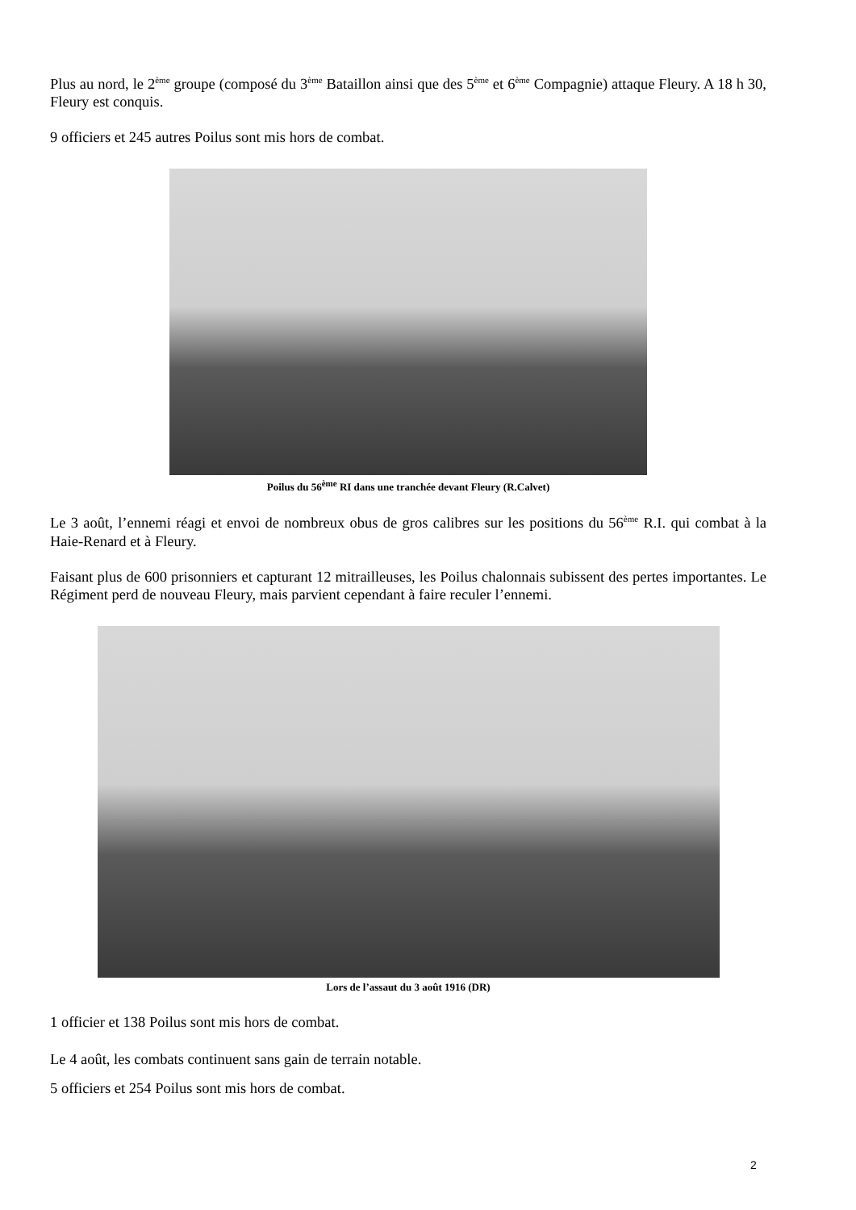Plus au nord, le 2<sup>ème</sup> groupe (composé du 3<sup>ème</sup> Bataillon ainsi que des 5<sup>ème</sup> et 6<sup>ème</sup> Compagnie) attaque Fleury. A 18 h 30, Fleury est conquis.
9 officiers et 245 autres Poilus sont mis hors de combat.
Poilus du 56<sup>ème</sup> RI dans une tranchée devant Fleury (R.Calvet)
Le 3 août, l’ennemi réagi et envoi de nombreux obus de gros calibres sur les positions du 56<sup>ème</sup> R.I. qui combat à la Haie-Renard et à Fleury.
Faisant plus de 600 prisonniers et capturant 12 mitrailleuses, les Poilus chalonnais subissent des pertes importantes. Le Régiment perd de nouveau Fleury, mais parvient cependant à faire reculer l’ennemi.
Lors de l’assaut du 3 août 1916 (DR)
1 officier et 138 Poilus sont mis hors de combat.
Le 4 août, les combats continuent sans gain de terrain notable.
5 officiers et 254 Poilus sont mis hors de combat.
2